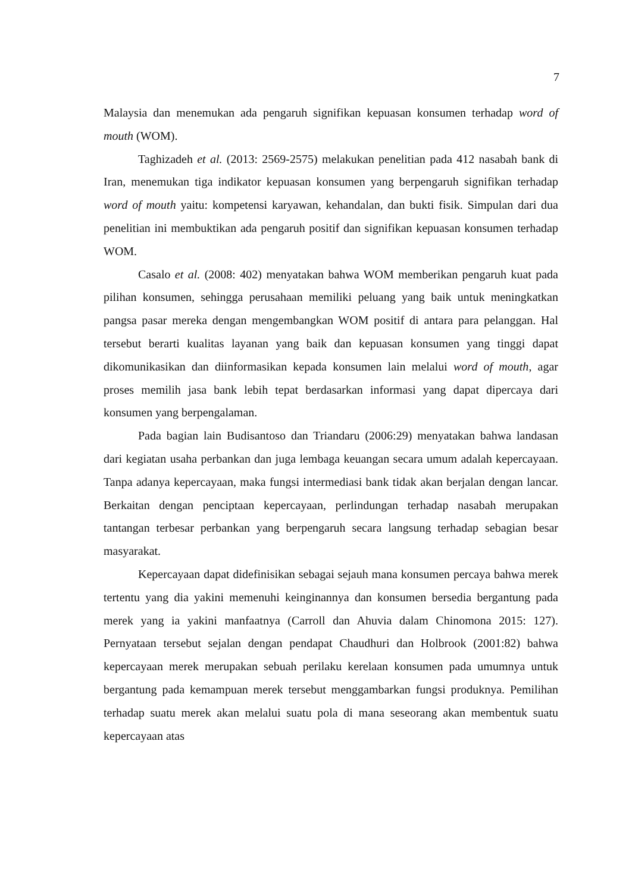7
Malaysia dan menemukan ada pengaruh signifikan kepuasan konsumen terhadap word of mouth (WOM).
Taghizadeh et al. (2013: 2569-2575) melakukan penelitian pada 412 nasabah bank di Iran, menemukan tiga indikator kepuasan konsumen yang berpengaruh signifikan terhadap word of mouth yaitu: kompetensi karyawan, kehandalan, dan bukti fisik. Simpulan dari dua penelitian ini membuktikan ada pengaruh positif dan signifikan kepuasan konsumen terhadap WOM.
Casalo et al. (2008: 402) menyatakan bahwa WOM memberikan pengaruh kuat pada pilihan konsumen, sehingga perusahaan memiliki peluang yang baik untuk meningkatkan pangsa pasar mereka dengan mengembangkan WOM positif di antara para pelanggan. Hal tersebut berarti kualitas layanan yang baik dan kepuasan konsumen yang tinggi dapat dikomunikasikan dan diinformasikan kepada konsumen lain melalui word of mouth, agar proses memilih jasa bank lebih tepat berdasarkan informasi yang dapat dipercaya dari konsumen yang berpengalaman.
Pada bagian lain Budisantoso dan Triandaru (2006:29) menyatakan bahwa landasan dari kegiatan usaha perbankan dan juga lembaga keuangan secara umum adalah kepercayaan. Tanpa adanya kepercayaan, maka fungsi intermediasi bank tidak akan berjalan dengan lancar. Berkaitan dengan penciptaan kepercayaan, perlindungan terhadap nasabah merupakan tantangan terbesar perbankan yang berpengaruh secara langsung terhadap sebagian besar masyarakat.
Kepercayaan dapat didefinisikan sebagai sejauh mana konsumen percaya bahwa merek tertentu yang dia yakini memenuhi keinginannya dan konsumen bersedia bergantung pada merek yang ia yakini manfaatnya (Carroll dan Ahuvia dalam Chinomona 2015: 127). Pernyataan tersebut sejalan dengan pendapat Chaudhuri dan Holbrook (2001:82) bahwa kepercayaan merek merupakan sebuah perilaku kerelaan konsumen pada umumnya untuk bergantung pada kemampuan merek tersebut menggambarkan fungsi produknya. Pemilihan terhadap suatu merek akan melalui suatu pola di mana seseorang akan membentuk suatu kepercayaan atas